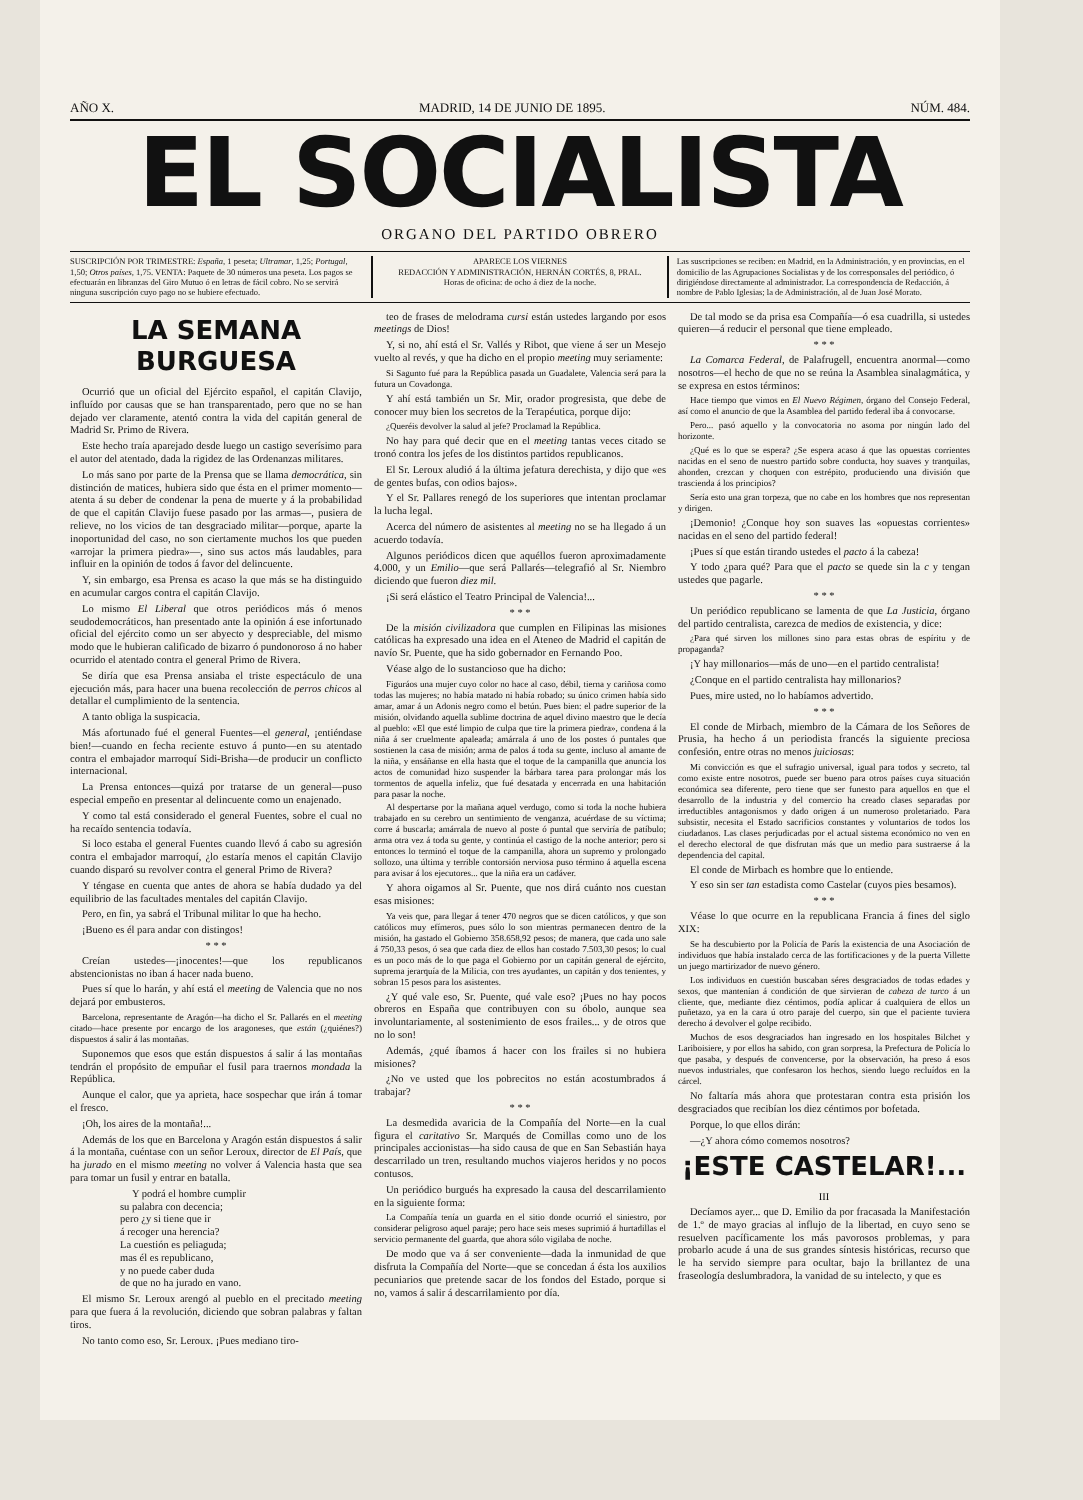AÑO X. MADRID, 14 DE JUNIO DE 1895. NÚM. 484.
EL SOCIALISTA
ORGANO DEL PARTIDO OBRERO
SUSCRIPCIÓN POR TRIMESTRE: España, 1 peseta; Ultramar, 1,25; Portugal, 1,50; Otros países, 1,75. VENTA: Paquete de 30 números una peseta. Los pagos se efectuarán en libranzas del Giro Mutuo ó en letras de fácil cobro. No se servirá ninguna suscripción cuyo pago no se hubiere efectuado.
APARECE LOS VIERNES
REDACCIÓN Y ADMINISTRACIÓN, HERNÁN CORTÉS, 8, PRAL.
Horas de oficina: de ocho á diez de la noche.
Las suscripciones se reciben: en Madrid, en la Administración, y en provincias, en el domicilio de las Agrupaciones Socialistas y de los corresponsales del periódico, ó dirigiéndose directamente al administrador. La correspondencia de Redacción, á nombre de Pablo Iglesias; la de Administración, al de Juan José Morato.
LA SEMANA BURGUESA
Ocurrió que un oficial del Ejército español, el capitán Clavijo, influído por causas que se han transparentado, pero que no se han dejado ver claramente, atentó contra la vida del capitán general de Madrid Sr. Primo de Rivera.
Este hecho traía aparejado desde luego un castigo severísimo para el autor del atentado, dada la rigidez de las Ordenanzas militares.
Lo más sano por parte de la Prensa que se llama democrática, sin distinción de matices, hubiera sido que ésta en el primer momento—atenta á su deber de condenar la pena de muerte y á la probabilidad de que el capitán Clavijo fuese pasado por las armas—, pusiera de relieve, no los vicios de tan desgraciado militar—porque, aparte la inoportunidad del caso, no son ciertamente muchos los que pueden «arrojar la primera piedra»—, sino sus actos más laudables, para influir en la opinión de todos á favor del delincuente.
Y, sin embargo, esa Prensa es acaso la que más se ha distinguido en acumular cargos contra el capitán Clavijo.
Lo mismo El Liberal que otros periódicos más ó menos seudodemocráticos, han presentado ante la opinión á ese infortunado oficial del ejército como un ser abyecto y despreciable, del mismo modo que le hubieran calificado de bizarro ó pundonoroso á no haber ocurrido el atentado contra el general Primo de Rivera.
Se diría que esa Prensa ansiaba el triste espectáculo de una ejecución más, para hacer una buena recolección de perros chicos al detallar el cumplimiento de la sentencia.
A tanto obliga la suspicacia.
Más afortunado fué el general Fuentes—el general, ¡entiéndase bien!—cuando en fecha reciente estuvo á punto—en su atentado contra el embajador marroquí Sidi-Brisha—de producir un conflicto internacional.
La Prensa entonces—quizá por tratarse de un general—puso especial empeño en presentar al delincuente como un enajenado.
Y como tal está considerado el general Fuentes, sobre el cual no ha recaído sentencia todavía.
Si loco estaba el general Fuentes cuando llevó á cabo su agresión contra el embajador marroquí, ¿lo estaría menos el capitán Clavijo cuando disparó su revolver contra el general Primo de Rivera?
Y téngase en cuenta que antes de ahora se había dudado ya del equilibrio de las facultades mentales del capitán Clavijo.
Pero, en fin, ya sabrá el Tribunal militar lo que ha hecho.
¡Bueno es él para andar con distingos!
* * *
Creían ustedes—¡inocentes!—que los republicanos abstencionistas no iban á hacer nada bueno.
Pues sí que lo harán, y ahí está el meeting de Valencia que no nos dejará por embusteros.
Barcelona, representante de Aragón—ha dicho el Sr. Pallarés en el meeting citado—hace presente por encargo de los aragoneses, que están (¿quiénes?) dispuestos á salir á las montañas.
Suponemos que esos que están dispuestos á salir á las montañas tendrán el propósito de empuñar el fusil para traernos mondada la República.
Aunque el calor, que ya aprieta, hace sospechar que irán á tomar el fresco.
¡Oh, los aires de la montaña!...
Además de los que en Barcelona y Aragón están dispuestos á salir á la montaña, cuéntase con un señor Leroux, director de El País, que ha jurado en el mismo meeting no volver á Valencia hasta que sea para tomar un fusil y entrar en batalla.
Y podrá el hombre cumplir
su palabra con decencia;
pero ¿y si tiene que ir
á recoger una herencia?
La cuestión es peliaguda;
mas él es republicano,
y no puede caber duda
de que no ha jurado en vano.
El mismo Sr. Leroux arengó al pueblo en el precitado meeting para que fuera á la revolución, diciendo que sobran palabras y faltan tiros.
No tanto como eso, Sr. Leroux. ¡Pues mediano tiro-
teo de frases de melodrama cursi están ustedes largando por esos meetings de Dios!
Y, si no, ahí está el Sr. Vallés y Ribot, que viene á ser un Mesejo vuelto al revés, y que ha dicho en el propio meeting muy seriamente:
Si Sagunto fué para la República pasada un Guadalete, Valencia será para la futura un Covadonga.
Y ahí está también un Sr. Mir, orador progresista, que debe de conocer muy bien los secretos de la Terapéutica, porque dijo:
¿Queréis devolver la salud al jefe? Proclamad la República.
No hay para qué decir que en el meeting tantas veces citado se tronó contra los jefes de los distintos partidos republicanos.
El Sr. Leroux aludió á la última jefatura derechista, y dijo que «es de gentes bufas, con odios bajos».
Y el Sr. Pallares renegó de los superiores que intentan proclamar la lucha legal.
Acerca del número de asistentes al meeting no se ha llegado á un acuerdo todavía.
Algunos periódicos dicen que aquéllos fueron aproximadamente 4.000, y un Emilio—que será Pallarés—telegrafió al Sr. Niembro diciendo que fueron diez mil.
¡Si será elástico el Teatro Principal de Valencia!...
* * *
De la misión civilizadora que cumplen en Filipinas las misiones católicas ha expresado una idea en el Ateneo de Madrid el capitán de navío Sr. Puente, que ha sido gobernador en Fernando Poo.
Véase algo de lo sustancioso que ha dicho:
Figuráos una mujer cuyo color no hace al caso, débil, tierna y cariñosa como todas las mujeres; no había matado ni había robado; su único crimen había sido amar, amar á un Adonis negro como el betún. Pues bien: el padre superior de la misión, olvidando aquella sublime doctrina de aquel divino maestro que le decía al pueblo: «El que esté limpio de culpa que tire la primera piedra», condena á la niña á ser cruelmente apaleada; amárrala á uno de los postes ó puntales que sostienen la casa de misión; arma de palos á toda su gente, incluso al amante de la niña, y ensáñanse en ella hasta que el toque de la campanilla que anuncia los actos de comunidad hizo suspender la bárbara tarea para prolongar más los tormentos de aquella infeliz, que fué desatada y encerrada en una habitación para pasar la noche.
Al despertarse por la mañana aquel verdugo, como si toda la noche hubiera trabajado en su cerebro un sentimiento de venganza, acuérdase de su víctima; corre á buscarla; amárrala de nuevo al poste ó puntal que serviría de patíbulo; arma otra vez á toda su gente, y continúa el castigo de la noche anterior; pero si entonces lo terminó el toque de la campanilla, ahora un supremo y prolongado sollozo, una última y terrible contorsión nerviosa puso término á aquella escena para avisar á los ejecutores... que la niña era un cadáver.
Y ahora oigamos al Sr. Puente, que nos dirá cuánto nos cuestan esas misiones:
Ya veis que, para llegar á tener 470 negros que se dicen católicos, y que son católicos muy efímeros, pues sólo lo son mientras permanecen dentro de la misión, ha gastado el Gobierno 358.658,92 pesos; de manera, que cada uno sale á 750,33 pesos, ó sea que cada diez de ellos han costado 7.503,30 pesos; lo cual es un poco más de lo que paga el Gobierno por un capitán general de ejército, suprema jerarquía de la Milicia, con tres ayudantes, un capitán y dos tenientes, y sobran 15 pesos para los asistentes.
¿Y qué vale eso, Sr. Puente, qué vale eso? ¡Pues no hay pocos obreros en España que contribuyen con su óbolo, aunque sea involuntariamente, al sostenimiento de esos frailes... y de otros que no lo son!
Además, ¿qué íbamos á hacer con los frailes si no hubiera misiones?
¿No ve usted que los pobrecitos no están acostumbrados á trabajar?
* * *
La desmedida avaricia de la Compañía del Norte—en la cual figura el caritativo Sr. Marqués de Comillas como uno de los principales accionistas—ha sido causa de que en San Sebastián haya descarrilado un tren, resultando muchos viajeros heridos y no pocos contusos.
Un periódico burgués ha expresado la causa del descarrilamiento en la siguiente forma:
La Compañía tenía un guarda en el sitio donde ocurrió el siniestro, por considerar peligroso aquel paraje; pero hace seis meses suprimió á hurtadillas el servicio permanente del guarda, que ahora sólo vigilaba de noche.
De modo que va á ser conveniente—dada la inmunidad de que disfruta la Compañía del Norte—que se concedan á ésta los auxilios pecuniarios que pretende sacar de los fondos del Estado, porque si no, vamos á salir á descarrilamiento por día.
De tal modo se da prisa esa Compañía—ó esa cuadrilla, si ustedes quieren—á reducir el personal que tiene empleado.
* * *
La Comarca Federal, de Palafrugell, encuentra anormal—como nosotros—el hecho de que no se reúna la Asamblea sinalagmática, y se expresa en estos términos:
Hace tiempo que vimos en El Nuevo Régimen, órgano del Consejo Federal, así como el anuncio de que la Asamblea del partido federal iba á convocarse.
Pero... pasó aquello y la convocatoria no asoma por ningún lado del horizonte.
¿Qué es lo que se espera? ¿Se espera acaso á que las opuestas corrientes nacidas en el seno de nuestro partido sobre conducta, hoy suaves y tranquilas, ahonden, crezcan y choquen con estrépito, produciendo una división que trascienda á los principios?
Sería esto una gran torpeza, que no cabe en los hombres que nos representan y dirigen.
¡Demonio! ¿Conque hoy son suaves las «opuestas corrientes» nacidas en el seno del partido federal!
¡Pues sí que están tirando ustedes el pacto á la cabeza!
Y todo ¿para qué? Para que el pacto se quede sin la c y tengan ustedes que pagarle.
* * *
Un periódico republicano se lamenta de que La Justicia, órgano del partido centralista, carezca de medios de existencia, y dice:
¿Para qué sirven los millones sino para estas obras de espíritu y de propaganda?
¡Y hay millonarios—más de uno—en el partido centralista!
¿Conque en el partido centralista hay millonarios?
Pues, mire usted, no lo habíamos advertido.
* * *
El conde de Mirbach, miembro de la Cámara de los Señores de Prusia, ha hecho á un periodista francés la siguiente preciosa confesión, entre otras no menos juiciosas:
Mi convicción es que el sufragio universal, igual para todos y secreto, tal como existe entre nosotros, puede ser bueno para otros países cuya situación económica sea diferente, pero tiene que ser funesto para aquellos en que el desarrollo de la industria y del comercio ha creado clases separadas por irreductibles antagonismos y dado origen á un numeroso proletariado. Para subsistir, necesita el Estado sacrificios constantes y voluntarios de todos los ciudadanos. Las clases perjudicadas por el actual sistema económico no ven en el derecho electoral de que disfrutan más que un medio para sustraerse á la dependencia del capital.
El conde de Mirbach es hombre que lo entiende.
Y eso sin ser tan estadista como Castelar (cuyos pies besamos).
* * *
Véase lo que ocurre en la republicana Francia á fines del siglo XIX:
Se ha descubierto por la Policía de París la existencia de una Asociación de individuos que había instalado cerca de las fortificaciones y de la puerta Villette un juego martirizador de nuevo género.
Los individuos en cuestión buscaban séres desgraciados de todas edades y sexos, que mantenían á condición de que sirvieran de cabeza de turco á un cliente, que, mediante diez céntimos, podía aplicar á cualquiera de ellos un puñetazo, ya en la cara ú otro paraje del cuerpo, sin que el paciente tuviera derecho á devolver el golpe recibido.
Muchos de esos desgraciados han ingresado en los hospitales Bilchet y Lariboisiere, y por ellos ha sabido, con gran sorpresa, la Prefectura de Policía lo que pasaba, y después de convencerse, por la observación, ha preso á esos nuevos industriales, que confesaron los hechos, siendo luego recluídos en la cárcel.
No faltaría más ahora que protestaran contra esta prisión los desgraciados que recibían los diez céntimos por bofetada.
Porque, lo que ellos dirán:
—¿Y ahora cómo comemos nosotros?
¡ESTE CASTELAR!...
III
Decíamos ayer... que D. Emilio da por fracasada la Manifestación de 1.º de mayo gracias al influjo de la libertad, en cuyo seno se resuelven pacíficamente los más pavorosos problemas, y para probarlo acude á una de sus grandes síntesis históricas, recurso que le ha servido siempre para ocultar, bajo la brillantez de una fraseología deslumbradora, la vanidad de su intelecto, y que es